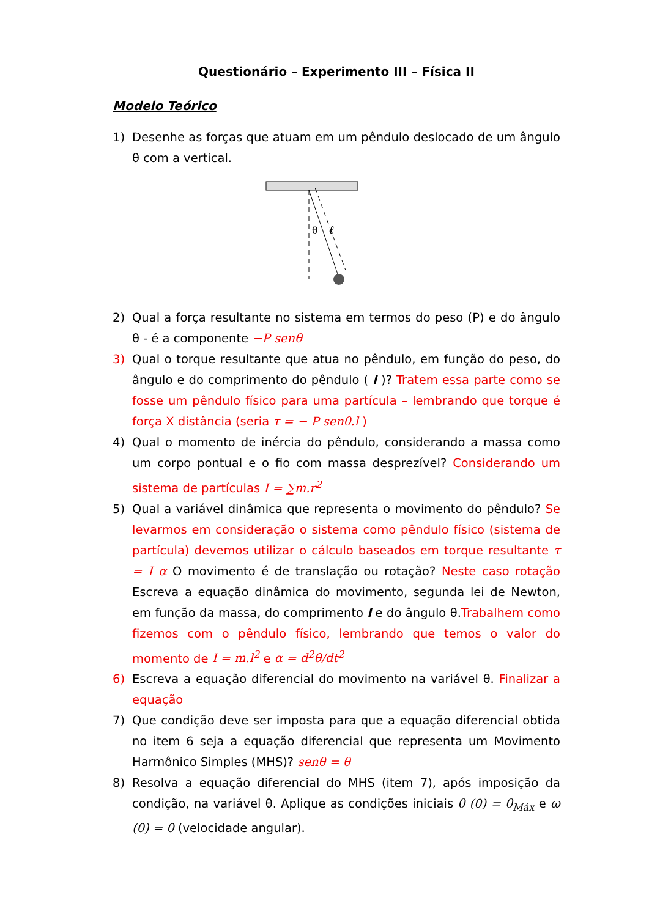Questionário – Experimento III – Física II
Modelo Teórico
1) Desenhe as forças que atuam em um pêndulo deslocado de um ângulo θ com a vertical.
θ
ℓ
2) Qual a força resultante no sistema em termos do peso (P) e do ângulo θ - é a componente −P senθ
3) Qual o torque resultante que atua no pêndulo, em função do peso, do ângulo e do comprimento do pêndulo ( l )? Tratem essa parte como se fosse um pêndulo físico para uma partícula – lembrando que torque é força X distância (seria τ = − P senθ.l )
4) Qual o momento de inércia do pêndulo, considerando a massa como um corpo pontual e o fio com massa desprezível? Considerando um sistema de partículas I = ∑m.r<sup>2</sup>
5) Qual a variável dinâmica que representa o movimento do pêndulo? Se levarmos em consideração o sistema como pêndulo físico (sistema de partícula) devemos utilizar o cálculo baseados em torque resultante τ = I α O movimento é de translação ou rotação? Neste caso rotação Escreva a equação dinâmica do movimento, segunda lei de Newton, em função da massa, do comprimento l e do ângulo θ.Trabalhem como fizemos com o pêndulo físico, lembrando que temos o valor do momento de I = m.l<sup>2</sup> e α = d<sup>2</sup>θ/dt<sup>2</sup>
6) Escreva a equação diferencial do movimento na variável θ. Finalizar a equação
7) Que condição deve ser imposta para que a equação diferencial obtida no item 6 seja a equação diferencial que representa um Movimento Harmônico Simples (MHS)? senθ = θ
8) Resolva a equação diferencial do MHS (item 7), após imposição da condição, na variável θ. Aplique as condições iniciais θ (0) = θ<sub>Máx</sub> e ω (0) = 0 (velocidade angular).